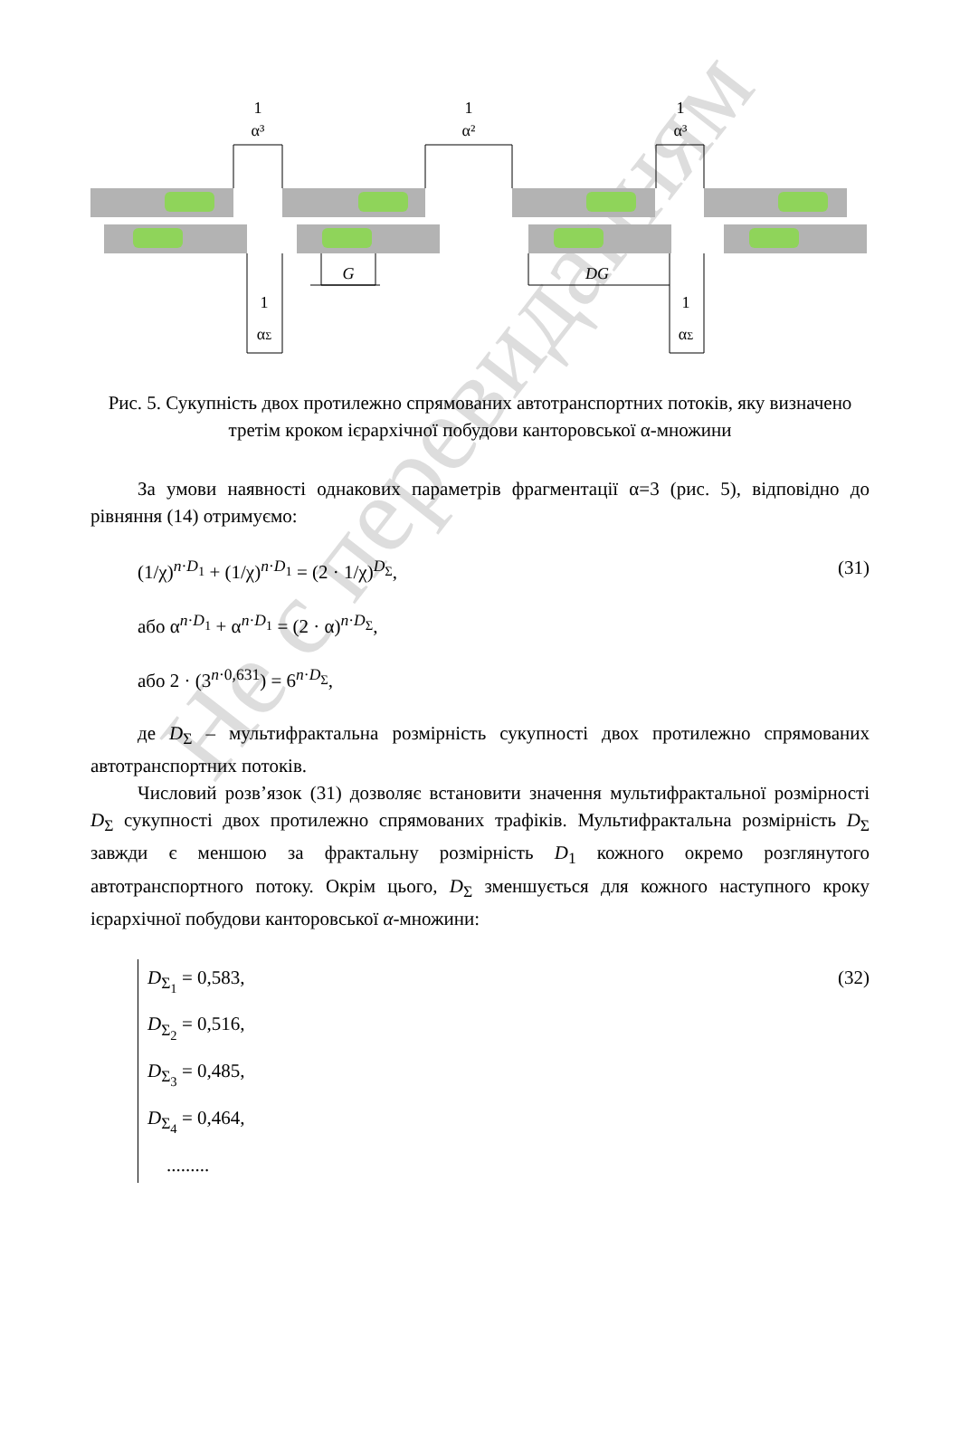Не є перевиданням
1
α³
1
α²
1
α³
G
DG
1
αΣ
1
αΣ
Рис. 5. Сукупність двох протилежно спрямованих автотранспортних потоків, яку визначено третім кроком ієрархічної побудови канторовської α-множини
За умови наявності однакових параметрів фрагментації α=3 (рис. 5), відповідно до рівняння (14) отримуємо:
(1/χ)<sup>n·D<sub>1</sub></sup> + (1/χ)<sup>n·D<sub>1</sub></sup> = (2 · 1/χ)<sup>D<sub>Σ</sub></sup>, (31)
або α<sup>n·D<sub>1</sub></sup> + α<sup>n·D<sub>1</sub></sup> = (2 · α)<sup>n·D<sub>Σ</sub></sup>,
або 2 · (3<sup>n·0,631</sup>) = 6<sup>n·D<sub>Σ</sub></sup>,
де D<sub>Σ</sub> – мультифрактальна розмірність сукупності двох протилежно спрямованих автотранспортних потоків.
Числовий розв’язок (31) дозволяє встановити значення мультифрактальної розмірності D<sub>Σ</sub> сукупності двох протилежно спрямованих трафіків. Мультифрактальна розмірність D<sub>Σ</sub> завжди є меншою за фрактальну розмірність D<sub>1</sub> кожного окремо розглянутого автотранспортного потоку. Окрім цього, D<sub>Σ</sub> зменшується для кожного наступного кроку ієрархічної побудови канторовської α-множини:
D<sub>Σ<sub>1</sub></sub> = 0,583,
D<sub>Σ<sub>2</sub></sub> = 0,516,
D<sub>Σ<sub>3</sub></sub> = 0,485,
D<sub>Σ<sub>4</sub></sub> = 0,464,
......... (32)